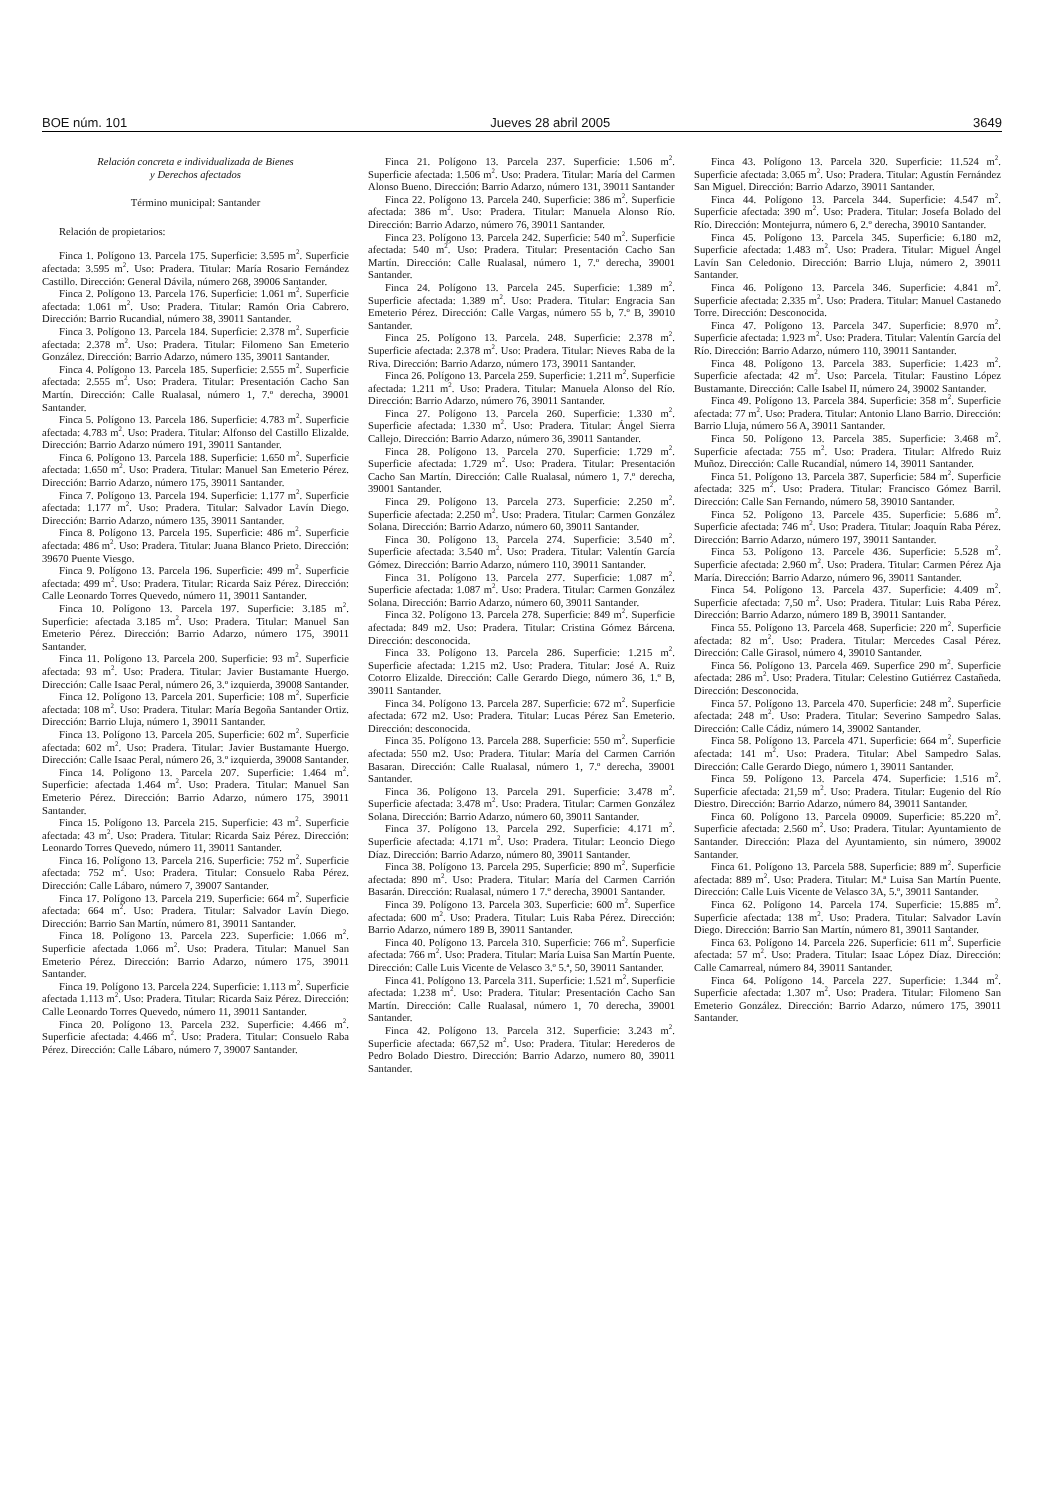BOE núm. 101 Jueves 28 abril 2005 3649
Relación concreta e individualizada de Bienes
y Derechos afectados
Término municipal: Santander
Relación de propietarios:
Finca 1. Polígono 13. Parcela 175. Superficie: 3.595 m<sup>2</sup>. Superficie afectada: 3.595 m<sup>2</sup>. Uso: Pradera. Titular: María Rosario Fernández Castillo. Dirección: General Dávila, número 268, 39006 Santander.
Finca 2. Polígono 13. Parcela 176. Superficie: 1.061 m<sup>2</sup>. Superficie afectada: 1.061 m<sup>2</sup>. Uso: Pradera. Titular: Ramón Oria Cabrero. Dirección: Barrio Rucandial, número 38, 39011 Santander.
Finca 3. Polígono 13. Parcela 184. Superficie: 2.378 m<sup>2</sup>. Superficie afectada: 2.378 m<sup>2</sup>. Uso: Pradera. Titular: Filomeno San Emeterio González. Dirección: Barrio Adarzo, número 135, 39011 Santander.
Finca 4. Polígono 13. Parcela 185. Superficie: 2.555 m<sup>2</sup>. Superficie afectada: 2.555 m<sup>2</sup>. Uso: Pradera. Titular: Presentación Cacho San Martín. Dirección: Calle Rualasal, número 1, 7.º derecha, 39001 Santander.
Finca 5. Polígono 13. Parcela 186. Superficie: 4.783 m<sup>2</sup>. Superficie afectada: 4.783 m<sup>2</sup>. Uso: Pradera. Titular: Alfonso del Castillo Elizalde. Dirección: Barrio Adarzo número 191, 39011 Santander.
Finca 6. Polígono 13. Parcela 188. Superficie: 1.650 m<sup>2</sup>. Superficie afectada: 1.650 m<sup>2</sup>. Uso: Pradera. Titular: Manuel San Emeterio Pérez. Dirección: Barrio Adarzo, número 175, 39011 Santander.
Finca 7. Polígono 13. Parcela 194. Superficie: 1.177 m<sup>2</sup>. Superficie afectada: 1.177 m<sup>2</sup>. Uso: Pradera. Titular: Salvador Lavín Diego. Dirección: Barrio Adarzo, número 135, 39011 Santander.
Finca 8. Polígono 13. Parcela 195. Superficie: 486 m<sup>2</sup>. Superficie afectada: 486 m<sup>2</sup>. Uso: Pradera. Titular: Juana Blanco Prieto. Dirección: 39670 Puente Viesgo.
Finca 9. Polígono 13. Parcela 196. Superficie: 499 m<sup>2</sup>. Superficie afectada: 499 m<sup>2</sup>. Uso: Pradera. Titular: Ricarda Saiz Pérez. Dirección: Calle Leonardo Torres Quevedo, número 11, 39011 Santander.
Finca 10. Polígono 13. Parcela 197. Superficie: 3.185 m<sup>2</sup>. Superficie: afectada 3.185 m<sup>2</sup>. Uso: Pradera. Titular: Manuel San Emeterio Pérez. Dirección: Barrio Adarzo, número 175, 39011 Santander.
Finca 11. Polígono 13. Parcela 200. Superficie: 93 m<sup>2</sup>. Superficie afectada: 93 m<sup>2</sup>. Uso: Pradera. Titular: Javier Bustamante Huergo. Dirección: Calle Isaac Peral, número 26, 3.º izquierda, 39008 Santander.
Finca 12. Polígono 13. Parcela 201. Superficie: 108 m<sup>2</sup>. Superficie afectada: 108 m<sup>2</sup>. Uso: Pradera. Titular: María Begoña Santander Ortiz. Dirección: Barrio Lluja, número 1, 39011 Santander.
Finca 13. Polígono 13. Parcela 205. Superficie: 602 m<sup>2</sup>. Superficie afectada: 602 m<sup>2</sup>. Uso: Pradera. Titular: Javier Bustamante Huergo. Dirección: Calle Isaac Peral, número 26, 3.º izquierda, 39008 Santander.
Finca 14. Polígono 13. Parcela 207. Superficie: 1.464 m<sup>2</sup>. Superficie: afectada 1.464 m<sup>2</sup>. Uso: Pradera. Titular: Manuel San Emeterio Pérez. Dirección: Barrio Adarzo, número 175, 39011 Santander.
Finca 15. Polígono 13. Parcela 215. Superficie: 43 m<sup>2</sup>. Superficie afectada: 43 m<sup>2</sup>. Uso: Pradera. Titular: Ricarda Saiz Pérez. Dirección: Leonardo Torres Quevedo, número 11, 39011 Santander.
Finca 16. Polígono 13. Parcela 216. Superficie: 752 m<sup>2</sup>. Superficie afectada: 752 m<sup>2</sup>. Uso: Pradera. Titular: Consuelo Raba Pérez. Dirección: Calle Lábaro, número 7, 39007 Santander.
Finca 17. Polígono 13. Parcela 219. Superficie: 664 m<sup>2</sup>. Superficie afectada: 664 m<sup>2</sup>. Uso: Pradera. Titular: Salvador Lavín Diego. Dirección: Barrio San Martín, número 81, 39011 Santander.
Finca 18. Polígono 13. Parcela 223. Superficie: 1.066 m<sup>2</sup>. Superficie afectada 1.066 m<sup>2</sup>. Uso: Pradera. Titular: Manuel San Emeterio Pérez. Dirección: Barrio Adarzo, número 175, 39011 Santander.
Finca 19. Polígono 13. Parcela 224. Superficie: 1.113 m<sup>2</sup>. Superficie afectada 1.113 m<sup>2</sup>. Uso: Pradera. Titular: Ricarda Saiz Pérez. Dirección: Calle Leonardo Torres Quevedo, número 11, 39011 Santander.
Finca 20. Polígono 13. Parcela 232. Superficie: 4.466 m<sup>2</sup>. Superficie afectada: 4.466 m<sup>2</sup>. Uso: Pradera. Titular: Consuelo Raba Pérez. Dirección: Calle Lábaro, número 7, 39007 Santander.
Finca 21. Polígono 13. Parcela 237. Superficie: 1.506 m<sup>2</sup>. Superficie afectada: 1.506 m<sup>2</sup>. Uso: Pradera. Titular: María del Carmen Alonso Bueno. Dirección: Barrio Adarzo, número 131, 39011 Santander
Finca 22. Polígono 13. Parcela 240. Superficie: 386 m<sup>2</sup>. Superficie afectada: 386 m<sup>2</sup>. Uso: Pradera. Titular: Manuela Alonso Río. Dirección: Barrio Adarzo, número 76, 39011 Santander.
Finca 23. Polígono 13. Parcela 242. Superficie: 540 m<sup>2</sup>. Superficie afectada: 540 m<sup>2</sup>. Uso: Pradera. Titular: Presentación Cacho San Martín. Dirección: Calle Rualasal, número 1, 7.º derecha, 39001 Santander.
Finca 24. Polígono 13. Parcela 245. Superficie: 1.389 m<sup>2</sup>. Superficie afectada: 1.389 m<sup>2</sup>. Uso: Pradera. Titular: Engracia San Emeterio Pérez. Dirección: Calle Vargas, número 55 b, 7.º B, 39010 Santander.
Finca 25. Polígono 13. Parcela. 248. Superficie: 2.378 m<sup>2</sup>. Superficie afectada: 2.378 m<sup>2</sup>. Uso: Pradera. Titular: Nieves Raba de la Riva. Dirección: Barrio Adarzo, número 173, 39011 Santander.
Finca 26. Polígono 13. Parcela 259. Superficie: 1.211 m<sup>2</sup>. Superficie afectada: 1.211 m<sup>2</sup>. Uso: Pradera. Titular: Manuela Alonso del Río. Dirección: Barrio Adarzo, número 76, 39011 Santander.
Finca 27. Polígono 13. Parcela 260. Superficie: 1.330 m<sup>2</sup>. Superficie afectada: 1.330 m<sup>2</sup>. Uso: Pradera. Titular: Ángel Sierra Callejo. Dirección: Barrio Adarzo, número 36, 39011 Santander.
Finca 28. Polígono 13. Parcela 270. Superficie: 1.729 m<sup>2</sup>. Superficie afectada: 1.729 m<sup>2</sup>. Uso: Pradera. Titular: Presentación Cacho San Martín. Dirección: Calle Rualasal, número 1, 7.º derecha, 39001 Santander.
Finca 29. Polígono 13. Parcela 273. Superficie: 2.250 m<sup>2</sup>. Superficie afectada: 2.250 m<sup>2</sup>. Uso: Pradera. Titular: Carmen González Solana. Dirección: Barrio Adarzo, número 60, 39011 Santander.
Finca 30. Polígono 13. Parcela 274. Superficie: 3.540 m<sup>2</sup>. Superficie afectada: 3.540 m<sup>2</sup>. Uso: Pradera. Titular: Valentín García Gómez. Dirección: Barrio Adarzo, número 110, 39011 Santander.
Finca 31. Polígono 13. Parcela 277. Superficie: 1.087 m<sup>2</sup>. Superficie afectada: 1.087 m<sup>2</sup>. Uso: Pradera. Titular: Carmen González Solana. Dirección: Barrio Adarzo, número 60, 39011 Santander.
Finca 32. Polígono 13. Parcela 278. Superficie: 849 m<sup>2</sup>. Superficie afectada: 849 m2. Uso: Pradera. Titular: Cristina Gómez Bárcena. Dirección: desconocida.
Finca 33. Polígono 13. Parcela 286. Superficie: 1.215 m<sup>2</sup>. Superficie afectada: 1.215 m2. Uso: Pradera. Titular: José A. Ruiz Cotorro Elizalde. Dirección: Calle Gerardo Diego, número 36, 1.º B, 39011 Santander.
Finca 34. Polígono 13. Parcela 287. Superficie: 672 m<sup>2</sup>. Superficie afectada: 672 m2. Uso: Pradera. Titular: Lucas Pérez San Emeterio. Dirección: desconocida.
Finca 35. Polígono 13. Parcela 288. Superficie: 550 m<sup>2</sup>. Superficie afectada: 550 m2. Uso: Pradera. Titular: María del Carmen Carrión Basaran. Dirección: Calle Rualasal, número 1, 7.º derecha, 39001 Santander.
Finca 36. Polígono 13. Parcela 291. Superficie: 3.478 m<sup>2</sup>. Superficie afectada: 3.478 m<sup>2</sup>. Uso: Pradera. Titular: Carmen González Solana. Dirección: Barrio Adarzo, número 60, 39011 Santander.
Finca 37. Polígono 13. Parcela 292. Superficie: 4.171 m<sup>2</sup>. Superficie afectada: 4.171 m<sup>2</sup>. Uso: Pradera. Titular: Leoncio Diego Díaz. Dirección: Barrio Adarzo, número 80, 39011 Santander.
Finca 38. Polígono 13. Parcela 295. Superficie: 890 m<sup>2</sup>. Superficie afectada: 890 m<sup>2</sup>. Uso: Pradera. Titular: María del Carmen Carrión Basarán. Dirección: Rualasal, número 1 7.º derecha, 39001 Santander.
Finca 39. Polígono 13. Parcela 303. Superficie: 600 m<sup>2</sup>. Superfice afectada: 600 m<sup>2</sup>. Uso: Pradera. Titular: Luis Raba Pérez. Dirección: Barrio Adarzo, número 189 B, 39011 Santander.
Finca 40. Polígono 13. Parcela 310. Superficie: 766 m<sup>2</sup>. Superficie afectada: 766 m<sup>2</sup>. Uso: Pradera. Titular: María Luisa San Martín Puente. Dirección: Calle Luis Vicente de Velasco 3.º 5.ª, 50, 39011 Santander.
Finca 41. Polígono 13. Parcela 311. Superficie: 1.521 m<sup>2</sup>. Superficie afectada: 1.238 m<sup>2</sup>. Uso: Pradera. Titular: Presentación Cacho San Martín. Dirección: Calle Rualasal, número 1, 70 derecha, 39001 Santander.
Finca 42. Polígono 13. Parcela 312. Superficie: 3.243 m<sup>2</sup>. Superficie afectada: 667,52 m<sup>2</sup>. Uso: Pradera. Titular: Herederos de Pedro Bolado Diestro. Dirección: Barrio Adarzo, numero 80, 39011 Santander.
Finca 43. Polígono 13. Parcela 320. Superficie: 11.524 m<sup>2</sup>. Superficie afectada: 3.065 m<sup>2</sup>. Uso: Pradera. Titular: Agustín Fernández San Miguel. Dirección: Barrio Adarzo, 39011 Santander.
Finca 44. Polígono 13. Parcela 344. Superficie: 4.547 m<sup>2</sup>. Superficie afectada: 390 m<sup>2</sup>. Uso: Pradera. Titular: Josefa Bolado del Río. Dirección: Montejurra, número 6, 2.º derecha, 39010 Santander.
Finca 45. Polígono 13. Parcela 345. Superficie: 6.180 m2, Superficie afectada: 1.483 m<sup>2</sup>. Uso: Pradera. Titular: Miguel Ángel Lavín San Celedonio. Dirección: Barrio Lluja, número 2, 39011 Santander.
Finca 46. Polígono 13. Parcela 346. Superficie: 4.841 m<sup>2</sup>. Superficie afectada: 2.335 m<sup>2</sup>. Uso: Pradera. Titular: Manuel Castanedo Torre. Dirección: Desconocida.
Finca 47. Polígono 13. Parcela 347. Superficie: 8.970 m<sup>2</sup>. Superficie afectada: 1.923 m<sup>2</sup>. Uso: Pradera. Titular: Valentín García del Río. Dirección: Barrio Adarzo, número 110, 39011 Santander.
Finca 48. Polígono 13. Parcela 383. Superficie: 1.423 m<sup>2</sup>. Superficie afectada: 42 m<sup>2</sup>. Uso: Parcela. Titular: Faustino López Bustamante. Dirección: Calle Isabel II, número 24, 39002 Santander.
Finca 49. Polígono 13. Parcela 384. Superficie: 358 m<sup>2</sup>. Superficie afectada: 77 m<sup>2</sup>. Uso: Pradera. Titular: Antonio Llano Barrio. Dirección: Barrio Lluja, número 56 A, 39011 Santander.
Finca 50. Polígono 13. Parcela 385. Superficie: 3.468 m<sup>2</sup>. Superficie afectada: 755 m<sup>2</sup>. Uso: Pradera. Titular: Alfredo Ruiz Muñoz. Dirección: Calle Rucandíal, número 14, 39011 Santander.
Finca 51. Polígono 13. Parcela 387. Superficie: 584 m<sup>2</sup>. Superficie afectada: 325 m<sup>2</sup>. Uso: Pradera. Titular: Francisco Gómez Barril. Dirección: Calle San Fernando, número 58, 39010 Santander.
Finca 52. Polígono 13. Parcele 435. Superficie: 5.686 m<sup>2</sup>. Superficie afectada: 746 m<sup>2</sup>. Uso: Pradera. Titular: Joaquín Raba Pérez. Dirección: Barrio Adarzo, número 197, 39011 Santander.
Finca 53. Polígono 13. Parcele 436. Superficie: 5.528 m<sup>2</sup>. Superficie afectada: 2.960 m<sup>2</sup>. Uso: Pradera. Titular: Carmen Pérez Aja María. Dirección: Barrio Adarzo, número 96, 39011 Santander.
Finca 54. Polígono 13. Parcela 437. Superficie: 4.409 m<sup>2</sup>. Superficie afectada: 7,50 m<sup>2</sup>. Uso: Pradera. Titular: Luis Raba Pérez. Dirección: Barrio Adarzo, número 189 B, 39011 Santander.
Finca 55. Polígono 13. Parcela 468. Superficie: 220 m<sup>2</sup>. Superficie afectada: 82 m<sup>2</sup>. Uso: Pradera. Titular: Mercedes Casal Pérez. Dirección: Calle Girasol, número 4, 39010 Santander.
Finca 56. Polígono 13. Parcela 469. Superfice 290 m<sup>2</sup>. Superficie afectada: 286 m<sup>2</sup>. Uso: Pradera. Titular: Celestino Gutiérrez Castañeda. Dirección: Desconocida.
Finca 57. Polígono 13. Parcela 470. Superficie: 248 m<sup>2</sup>. Superficie afectada: 248 m<sup>2</sup>. Uso: Pradera. Titular: Severino Sampedro Salas. Dirección: Calle Cádiz, número 14, 39002 Santander.
Finca 58. Polígono 13. Parcela 471. Superficie: 664 m<sup>2</sup>. Superficie afectada: 141 m<sup>2</sup>. Uso: Pradera. Titular: Abel Sampedro Salas. Dirección: Calle Gerardo Diego, número 1, 39011 Santander.
Finca 59. Polígono 13. Parcela 474. Superficie: 1.516 m<sup>2</sup>. Superficie afectada: 21,59 m<sup>2</sup>. Uso: Pradera. Titular: Eugenio del Río Diestro. Dirección: Barrio Adarzo, número 84, 39011 Santander.
Finca 60. Polígono 13. Parcela 09009. Superficie: 85.220 m<sup>2</sup>. Superficie afectada: 2.560 m<sup>2</sup>. Uso: Pradera. Titular: Ayuntamiento de Santander. Dirección: Plaza del Ayuntamiento, sin número, 39002 Santander.
Finca 61. Polígono 13. Parcela 588. Superficie: 889 m<sup>2</sup>. Superficie afectada: 889 m<sup>2</sup>. Uso: Pradera. Titular: M.ª Luisa San Martín Puente. Dirección: Calle Luis Vicente de Velasco 3A, 5.º, 39011 Santander.
Finca 62. Polígono 14. Parcela 174. Superficie: 15.885 m<sup>2</sup>. Superficie afectada: 138 m<sup>2</sup>. Uso: Pradera. Titular: Salvador Lavín Diego. Dirección: Barrio San Martín, número 81, 39011 Santander.
Finca 63. Polígono 14. Parcela 226. Superficie: 611 m<sup>2</sup>. Superficie afectada: 57 m<sup>2</sup>. Uso: Pradera. Titular: Isaac López Díaz. Dirección: Calle Camarreal, número 84, 39011 Santander.
Finca 64. Polígono 14. Parcela 227. Superficie: 1.344 m<sup>2</sup>. Superficie afectada: 1.307 m<sup>2</sup>. Uso: Pradera. Titular: Filomeno San Emeterio González. Dirección: Barrio Adarzo, número 175, 39011 Santander.